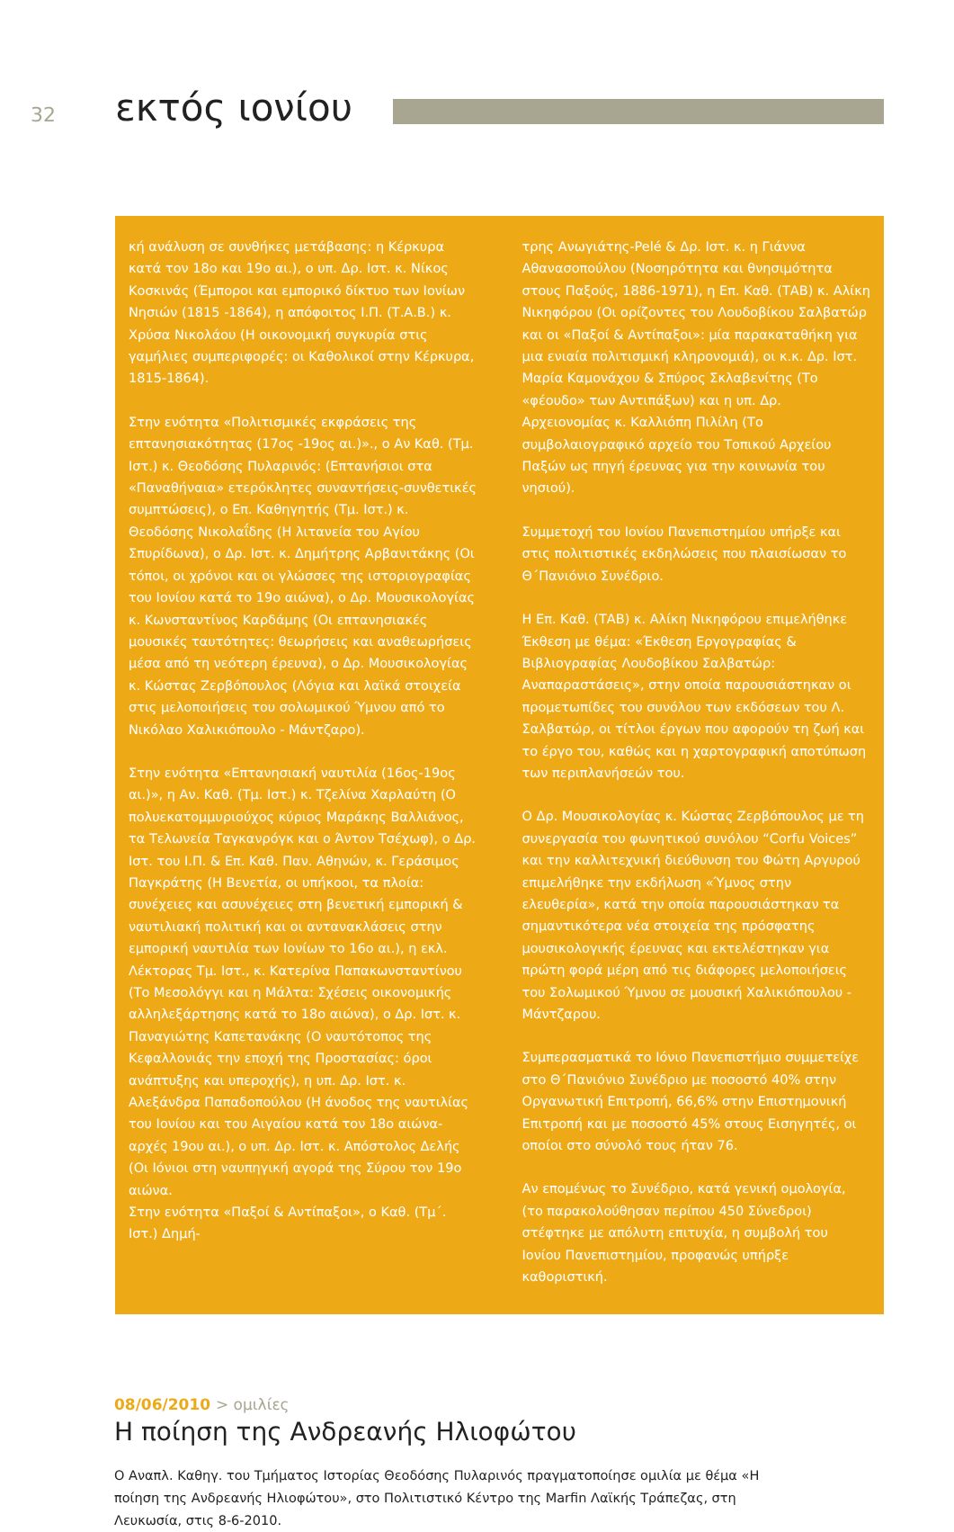32
εκτός ιονίου
κή ανάλυση σε συνθήκες μετάβασης: η Κέρκυρα κατά τον 18ο και 19ο αι.), ο υπ. Δρ. Ιστ. κ. Νίκος Κοσκινάς (Έμποροι και εμπορικό δίκτυο των Ιονίων Νησιών (1815 -1864), η απόφοιτος Ι.Π. (Τ.Α.Β.) κ. Χρύσα Νικολάου (Η οικονομική συγκυρία στις γαμήλιες συμπεριφορές: οι Καθολικοί στην Κέρκυρα, 1815-1864).
Στην ενότητα «Πολιτισμικές εκφράσεις της επτανησιακότητας (17ος -19ος αι.)»., ο Αν Καθ. (Τμ. Ιστ.) κ. Θεοδόσης Πυλαρινός: (Επτανήσιοι στα «Παναθήναια» ετερόκλητες συναντήσεις-συνθετικές συμπτώσεις), ο Επ. Καθηγητής (Τμ. Ιστ.) κ. Θεοδόσης Νικολαΐδης (Η λιτανεία του Αγίου Σπυρίδωνα), ο Δρ. Ιστ. κ. Δημήτρης Αρβανιτάκης (Οι τόποι, οι χρόνοι και οι γλώσσες της ιστοριογραφίας του Ιονίου κατά το 19ο αιώνα), ο Δρ. Μουσικολογίας κ. Κωνσταντίνος Καρδάμης (Οι επτανησιακές μουσικές ταυτότητες: θεωρήσεις και αναθεωρήσεις μέσα από τη νεότερη έρευνα), ο Δρ. Μουσικολογίας κ. Κώστας Ζερβόπουλος (Λόγια και λαϊκά στοιχεία στις μελοποιήσεις του σολωμικού Ύμνου από το Νικόλαο Χαλικιόπουλο - Μάντζαρο).
Στην ενότητα «Επτανησιακή ναυτιλία (16ος-19ος αι.)», η Αν. Καθ. (Τμ. Ιστ.) κ. Τζελίνα Χαρλαύτη (Ο πολυεκατομμυριούχος κύριος Μαράκης Βαλλιάνος, τα Τελωνεία Ταγκανρόγκ και ο Άντον Τσέχωφ), ο Δρ. Ιστ. του Ι.Π. & Επ. Καθ. Παν. Αθηνών, κ. Γεράσιμος Παγκράτης (Η Βενετία, οι υπήκοοι, τα πλοία: συνέχειες και ασυνέχειες στη βενετική εμπορική & ναυτιλιακή πολιτική και οι αντανακλάσεις στην εμπορική ναυτιλία των Ιονίων το 16ο αι.), η εκλ. Λέκτορας Τμ. Ιστ., κ. Κατερίνα Παπακωνσταντίνου (Το Μεσολόγγι και η Μάλτα: Σχέσεις οικονομικής αλληλεξάρτησης κατά το 18ο αιώνα), ο Δρ. Ιστ. κ. Παναγιώτης Καπετανάκης (Ο ναυτότοπος της Κεφαλλονιάς την εποχή της Προστασίας: όροι ανάπτυξης και υπεροχής), η υπ. Δρ. Ιστ. κ. Αλεξάνδρα Παπαδοπούλου (Η άνοδος της ναυτιλίας του Ιονίου και του Αιγαίου κατά τον 18ο αιώνα-αρχές 19ου αι.), ο υπ. Δρ. Ιστ. κ. Απόστολος Δελής (Οι Ιόνιοι στη ναυπηγική αγορά της Σύρου τον 19ο αιώνα.
Στην ενότητα «Παξοί & Αντίπαξοι», ο Καθ. (Τμ΄. Ιστ.) Δημή-
τρης Ανωγιάτης-Pelé & Δρ. Ιστ. κ. η Γιάννα Αθανασοπούλου (Νοσηρότητα και θνησιμότητα στους Παξούς, 1886-1971), η Επ. Καθ. (ΤΑΒ) κ. Αλίκη Νικηφόρου (Οι ορίζοντες του Λουδοβίκου Σαλβατώρ και οι «Παξοί & Αντίπαξοι»: μία παρακαταθήκη για μια ενιαία πολιτισμική κληρονομιά), οι κ.κ. Δρ. Ιστ. Μαρία Καμονάχου & Σπύρος Σκλαβενίτης (Το «φέουδο» των Αντιπάξων) και η υπ. Δρ. Αρχειονομίας κ. Καλλιόπη Πιλίλη (Το συμβολαιογραφικό αρχείο του Τοπικού Αρχείου Παξών ως πηγή έρευνας για την κοινωνία του νησιού).
Συμμετοχή του Ιονίου Πανεπιστημίου υπήρξε και στις πολιτιστικές εκδηλώσεις που πλαισίωσαν το Θ΄Πανιόνιο Συνέδριο.
Η Επ. Καθ. (ΤΑΒ) κ. Αλίκη Νικηφόρου επιμελήθηκε Έκθεση με θέμα: «Έκθεση Εργογραφίας & Βιβλιογραφίας Λουδοβίκου Σαλβατώρ: Αναπαραστάσεις», στην οποία παρουσιάστηκαν οι προμετωπίδες του συνόλου των εκδόσεων του Λ. Σαλβατώρ, οι τίτλοι έργων που αφορούν τη ζωή και το έργο του, καθώς και η χαρτογραφική αποτύπωση των περιπλανήσεών του.
Ο Δρ. Μουσικολογίας κ. Κώστας Ζερβόπουλος με τη συνεργασία του φωνητικού συνόλου “Corfu Voices” και την καλλιτεχνική διεύθυνση του Φώτη Αργυρού επιμελήθηκε την εκδήλωση «Ύμνος στην ελευθερία», κατά την οποία παρουσιάστηκαν τα σημαντικότερα νέα στοιχεία της πρόσφατης μουσικολογικής έρευνας και εκτελέστηκαν για πρώτη φορά μέρη από τις διάφορες μελοποιήσεις του Σολωμικού Ύμνου σε μουσική Χαλικιόπουλου - Μάντζαρου.
Συμπερασματικά το Ιόνιο Πανεπιστήμιο συμμετείχε στο Θ΄Πανιόνιο Συνέδριο με ποσοστό 40% στην Οργανωτική Επιτροπή, 66,6% στην Επιστημονική Επιτροπή και με ποσοστό 45% στους Εισηγητές, οι οποίοι στο σύνολό τους ήταν 76.
Αν επομένως το Συνέδριο, κατά γενική ομολογία, (το παρακολούθησαν περίπου 450 Σύνεδροι) στέφτηκε με απόλυτη επιτυχία, η συμβολή του Ιονίου Πανεπιστημίου, προφανώς υπήρξε καθοριστική.
08/06/2010 > ομιλίες
Η ποίηση της Ανδρεανής Ηλιοφώτου
Ο Αναπλ. Καθηγ. του Τμήματος Ιστορίας Θεοδόσης Πυλαρινός πραγματοποίησε ομιλία με θέμα «Η ποίηση της Ανδρεανής Ηλιοφώτου», στο Πολιτιστικό Κέντρο της Marfin Λαϊκής Τράπεζας, στη Λευκωσία, στις 8-6-2010.